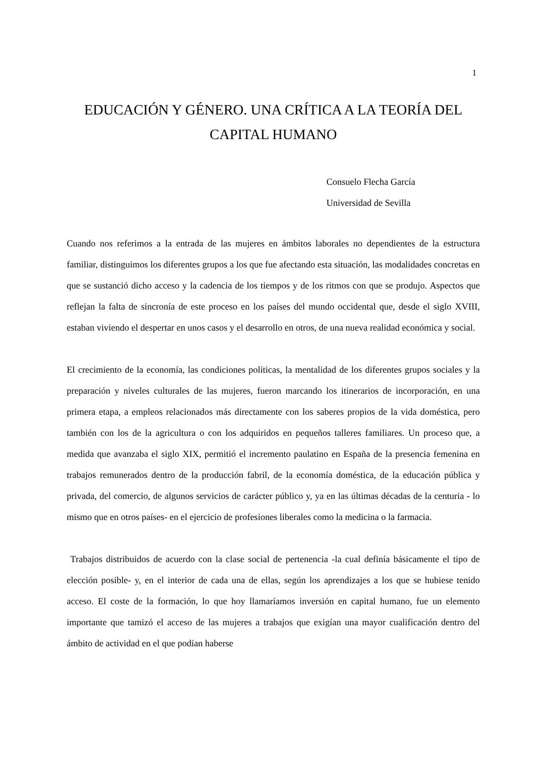1
EDUCACIÓN Y GÉNERO. UNA CRÍTICA A LA TEORÍA DEL CAPITAL HUMANO
Consuelo Flecha García
Universidad de Sevilla
Cuando nos referimos a la entrada de las mujeres en ámbitos laborales no dependientes de la estructura familiar, distinguimos los diferentes grupos a los que fue afectando esta situación, las modalidades concretas en que se sustanció dicho acceso y la cadencia de los tiempos y de los ritmos con que se produjo. Aspectos que reflejan la falta de sincronía de este proceso en los países del mundo occidental que, desde el siglo XVIII, estaban viviendo el despertar en unos casos y el desarrollo en otros, de una nueva realidad económica y social.
El crecimiento de la economía, las condiciones políticas, la mentalidad de los diferentes grupos sociales y la preparación y niveles culturales de las mujeres, fueron marcando los itinerarios de incorporación, en una primera etapa, a empleos relacionados más directamente con los saberes propios de la vida doméstica, pero también con los de la agricultura o con los adquiridos en pequeños talleres familiares. Un proceso que, a medida que avanzaba el siglo XIX, permitió el incremento paulatino en España de la presencia femenina en trabajos remunerados dentro de la producción fabril, de la economía doméstica, de la educación pública y privada, del comercio, de algunos servicios de carácter público y, ya en las últimas décadas de la centuria - lo mismo que en otros países- en el ejercicio de profesiones liberales como la medicina o la farmacia.
Trabajos distribuidos de acuerdo con la clase social de pertenencia -la cual definía básicamente el tipo de elección posible- y, en el interior de cada una de ellas, según los aprendizajes a los que se hubiese tenido acceso. El coste de la formación, lo que hoy llamaríamos inversión en capital humano, fue un elemento importante que tamizó el acceso de las mujeres a trabajos que exigían una mayor cualificación dentro del ámbito de actividad en el que podían haberse